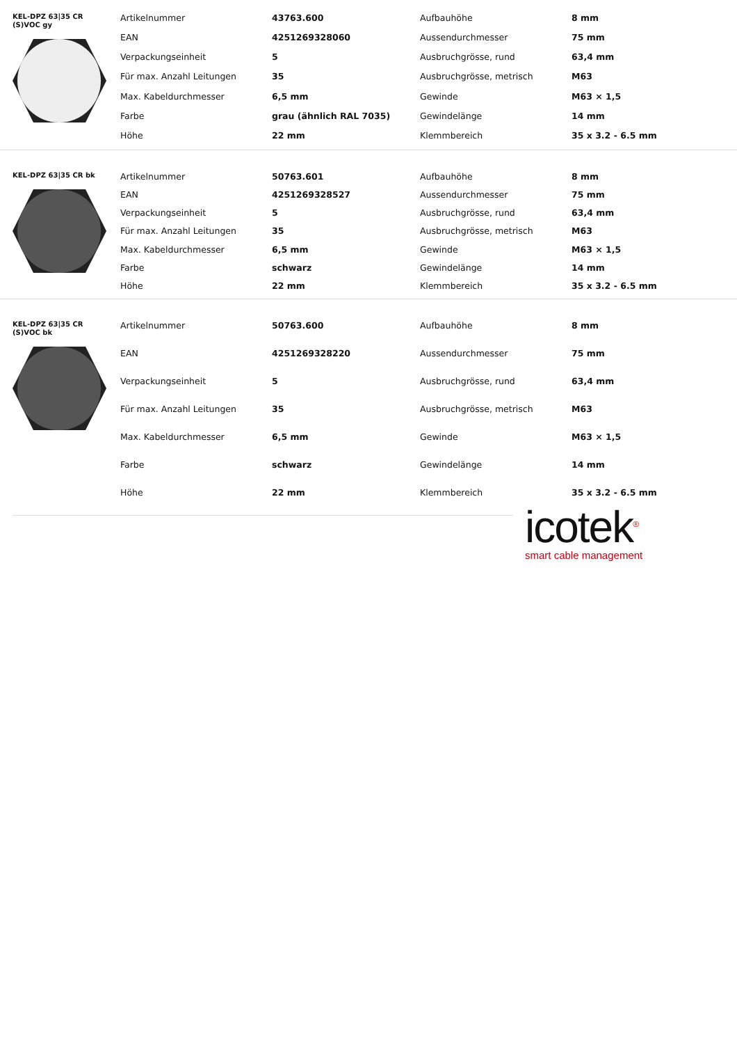KEL-DPZ 63|35 CR
(S)VOC gy
| Artikelnummer | 43763.600 | Aufbauhöhe | 8 mm |
| EAN | 4251269328060 | Aussendurchmesser | 75 mm |
| Verpackungseinheit | 5 | Ausbruchgrösse, rund | 63,4 mm |
| Für max. Anzahl Leitungen | 35 | Ausbruchgrösse, metrisch | M63 |
| Max. Kabeldurchmesser | 6,5 mm | Gewinde | M63 × 1,5 |
| Farbe | grau (ähnlich RAL 7035) | Gewindelänge | 14 mm |
| Höhe | 22 mm | Klemmbereich | 35 x 3.2 - 6.5 mm |
KEL-DPZ 63|35 CR bk
| Artikelnummer | 50763.601 | Aufbauhöhe | 8 mm |
| EAN | 4251269328527 | Aussendurchmesser | 75 mm |
| Verpackungseinheit | 5 | Ausbruchgrösse, rund | 63,4 mm |
| Für max. Anzahl Leitungen | 35 | Ausbruchgrösse, metrisch | M63 |
| Max. Kabeldurchmesser | 6,5 mm | Gewinde | M63 × 1,5 |
| Farbe | schwarz | Gewindelänge | 14 mm |
| Höhe | 22 mm | Klemmbereich | 35 x 3.2 - 6.5 mm |
KEL-DPZ 63|35 CR
(S)VOC bk
| Artikelnummer | 50763.600 | Aufbauhöhe | 8 mm |
| EAN | 4251269328220 | Aussendurchmesser | 75 mm |
| Verpackungseinheit | 5 | Ausbruchgrösse, rund | 63,4 mm |
| Für max. Anzahl Leitungen | 35 | Ausbruchgrösse, metrisch | M63 |
| Max. Kabeldurchmesser | 6,5 mm | Gewinde | M63 × 1,5 |
| Farbe | schwarz | Gewindelänge | 14 mm |
| Höhe | 22 mm | Klemmbereich | 35 x 3.2 - 6.5 mm |
icotek<sup>®</sup>
smart cable management